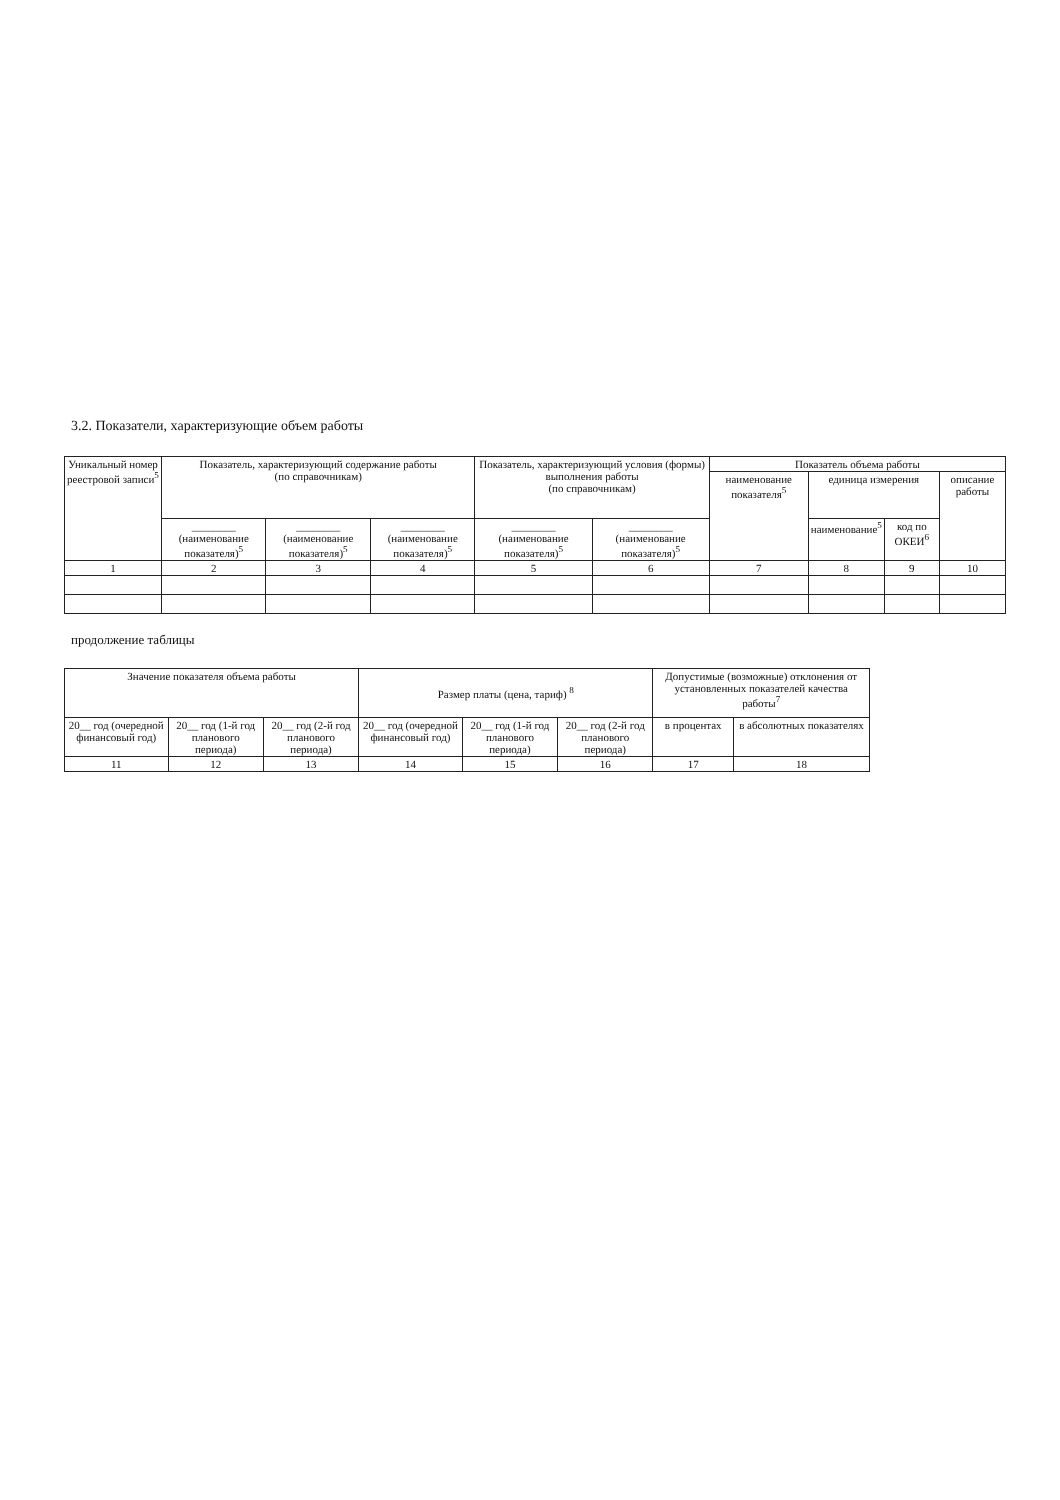3.2. Показатели, характеризующие объем работы
| Уникальный номер реестровой записи<sup>5</sup> | Показатель, характеризующий содержание работы (по справочникам) | | | Показатель, характеризующий условия (формы) выполнения работы (по справочникам) | | Показатель объема работы | | | |
| --- | --- | --- | --- | --- | --- | --- | --- | --- | --- |
| | | | | | | наименование показателя<sup>5</sup> | единица измерения | | описание работы |
| | ________ (наименование показателя)<sup>5</sup> | ________ (наименование показателя)<sup>5</sup> | ________ (наименование показателя)<sup>5</sup> | ________ (наименование показателя)<sup>5</sup> | ________ (наименование показателя)<sup>5</sup> | | наименование<sup>5</sup> | код по ОКЕИ<sup>6</sup> | |
| 1 | 2 | 3 | 4 | 5 | 6 | 7 | 8 | 9 | 10 |
продолжение таблицы
| Значение показателя объема работы | | | Размер платы (цена, тариф) <sup>8</sup> | | | Допустимые (возможные) отклонения от установленных показателей качества работы<sup>7</sup> | |
| --- | --- | --- | --- | --- | --- | --- | --- |
| 20__ год (очередной финансовый год) | 20__ год (1-й год планового периода) | 20__ год (2-й год планового периода) | 20__ год (очередной финансовый год) | 20__ год (1-й год планового периода) | 20__ год (2-й год планового периода) | в процентах | в абсолютных показателях |
| 11 | 12 | 13 | 14 | 15 | 16 | 17 | 18 |